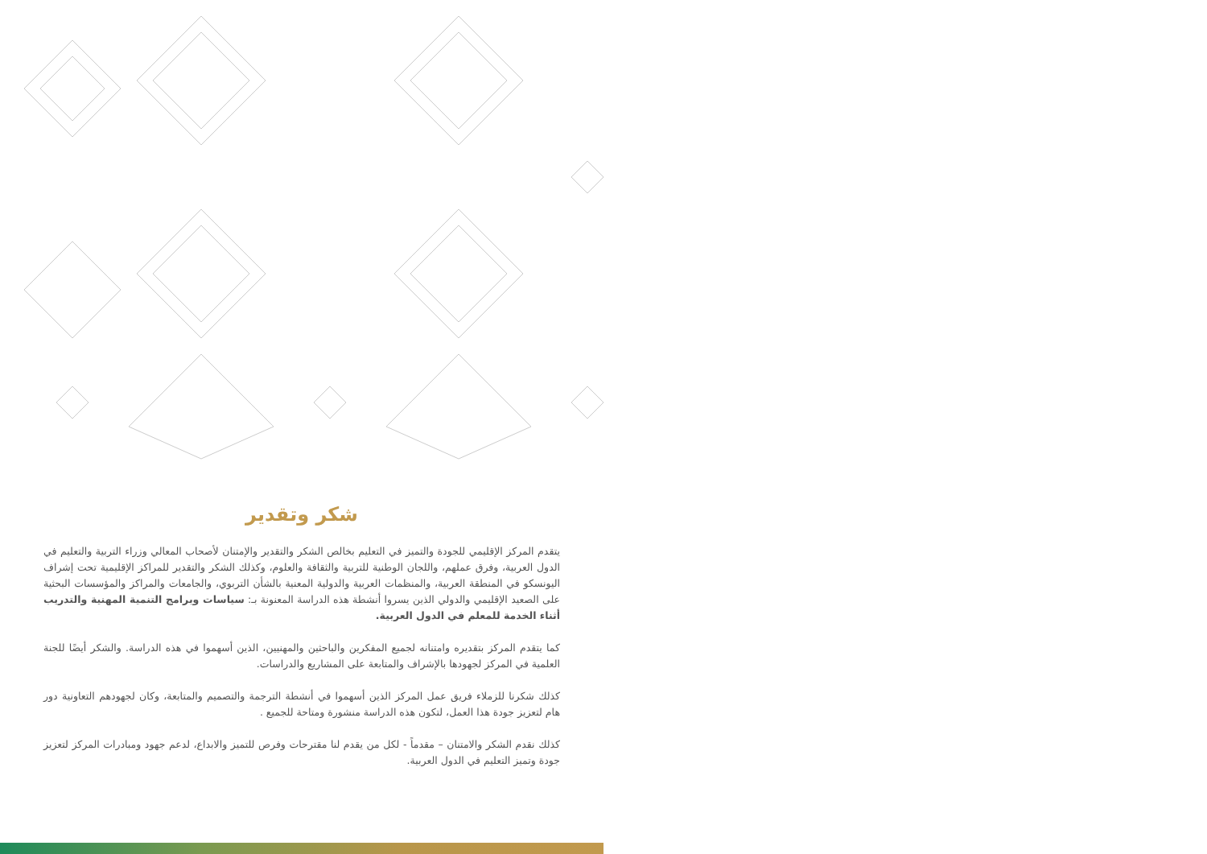شكر وتقدير
يتقدم المركز الإقليمي للجودة والتميز في التعليم بخالص الشكر والتقدير والإمتنان لأصحاب المعالي وزراء التربية والتعليم في الدول العربية، وفرق عملهم، واللجان الوطنية للتربية والثقافة والعلوم، وكذلك الشكر والتقدير للمراكز الإقليمية تحت إشراف اليونسكو في المنطقة العربية، والمنظمات العربية والدولية المعنية بالشأن التربوي، والجامعات والمراكز والمؤسسات البحثية على الصعيد الإقليمي والدولي الذين يسروا أنشطة هذه الدراسة المعنونة بـ: سياسات وبرامج التنمية المهنية والتدريب أثناء الخدمة للمعلم في الدول العربية.
كما يتقدم المركز بتقديره وامتنانه لجميع المفكرين والباحثين والمهنيين، الذين أسهموا في هذه الدراسة. والشكر أيضًا للجنة العلمية في المركز لجهودها بالإشراف والمتابعة على المشاريع والدراسات.
كذلك شكرنا للزملاء فريق عمل المركز الذين أسهموا في أنشطة الترجمة والتصميم والمتابعة، وكان لجهودهم التعاونية دور هام لتعزيز جودة هذا العمل، لتكون هذه الدراسة منشورة ومتاحة للجميع .
كذلك نقدم الشكر والامتنان – مقدماً - لكل من يقدم لنا مقترحات وفرص للتميز والابداع، لدعم جهود ومبادرات المركز لتعزيز جودة وتميز التعليم في الدول العربية.